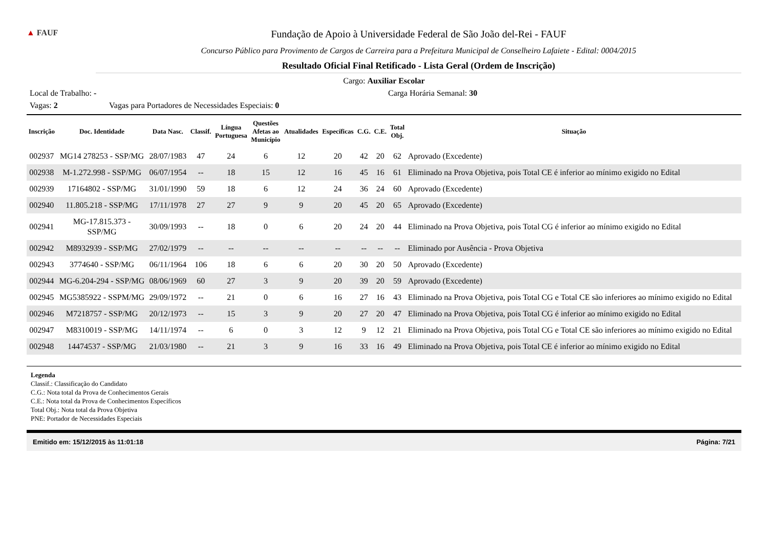▲ FAUF
Fundação de Apoio à Universidade Federal de São João del-Rei - FAUF
Concurso Público para Provimento de Cargos de Carreira para a Prefeitura Municipal de Conselheiro Lafaiete - Edital: 0004/2015
Resultado Oficial Final Retificado - Lista Geral (Ordem de Inscrição)
Cargo: Auxiliar Escolar
Local de Trabalho: - Carga Horária Semanal: 30
Vagas: 2 Vagas para Portadores de Necessidades Especiais: 0
| Inscrição | Doc. Identidade | Data Nasc. | Classif. | Língua Portuguesa | Questões Afetas ao Município | Atualidades | Específicas | C.G. | C.E. | Total Obj. | Situação |
| --- | --- | --- | --- | --- | --- | --- | --- | --- | --- | --- | --- |
| 002937 | MG14 278253 - SSP/MG | 28/07/1983 | 47 | 24 | 6 | 12 | 20 | 42 | 20 | 62 | Aprovado (Excedente) |
| 002938 | M-1.272.998 - SSP/MG | 06/07/1954 | -- | 18 | 15 | 12 | 16 | 45 | 16 | 61 | Eliminado na Prova Objetiva, pois Total CE é inferior ao mínimo exigido no Edital |
| 002939 | 17164802 - SSP/MG | 31/01/1990 | 59 | 18 | 6 | 12 | 24 | 36 | 24 | 60 | Aprovado (Excedente) |
| 002940 | 11.805.218 - SSP/MG | 17/11/1978 | 27 | 27 | 9 | 9 | 20 | 45 | 20 | 65 | Aprovado (Excedente) |
| 002941 | MG-17.815.373 - SSP/MG | 30/09/1993 | -- | 18 | 0 | 6 | 20 | 24 | 20 | 44 | Eliminado na Prova Objetiva, pois Total CG é inferior ao mínimo exigido no Edital |
| 002942 | M8932939 - SSP/MG | 27/02/1979 | -- | -- | -- | -- | -- | -- | -- | -- | Eliminado por Ausência - Prova Objetiva |
| 002943 | 3774640 - SSP/MG | 06/11/1964 | 106 | 18 | 6 | 6 | 20 | 30 | 20 | 50 | Aprovado (Excedente) |
| 002944 | MG-6.204-294 - SSP/MG | 08/06/1969 | 60 | 27 | 3 | 9 | 20 | 39 | 20 | 59 | Aprovado (Excedente) |
| 002945 | MG5385922 - SSPM/MG | 29/09/1972 | -- | 21 | 0 | 6 | 16 | 27 | 16 | 43 | Eliminado na Prova Objetiva, pois Total CG e Total CE são inferiores ao mínimo exigido no Edital |
| 002946 | M7218757 - SSP/MG | 20/12/1973 | -- | 15 | 3 | 9 | 20 | 27 | 20 | 47 | Eliminado na Prova Objetiva, pois Total CG é inferior ao mínimo exigido no Edital |
| 002947 | M8310019 - SSP/MG | 14/11/1974 | -- | 6 | 0 | 3 | 12 | 9 | 12 | 21 | Eliminado na Prova Objetiva, pois Total CG e Total CE são inferiores ao mínimo exigido no Edital |
| 002948 | 14474537 - SSP/MG | 21/03/1980 | -- | 21 | 3 | 9 | 16 | 33 | 16 | 49 | Eliminado na Prova Objetiva, pois Total CE é inferior ao mínimo exigido no Edital |
Legenda
Classif.: Classificação do Candidato
C.G.: Nota total da Prova de Conhecimentos Gerais
C.E.: Nota total da Prova de Conhecimentos Específicos
Total Obj.: Nota total da Prova Objetiva
PNE: Portador de Necessidades Especiais
Emitido em: 15/12/2015 às 11:01:18 Página: 7/21